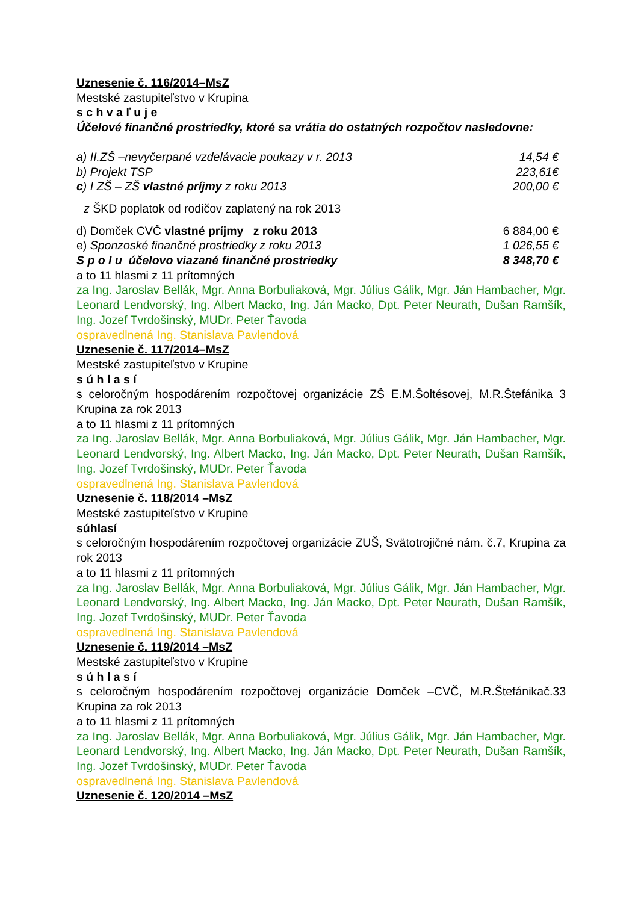Uznesenie č. 116/2014–MsZ
Mestské zastupiteľstvo v Krupina
s c h v a ľ u j e
Účelové finančné prostriedky, ktoré sa vrátia do ostatných rozpočtov nasledovne:
a) II.ZŠ –nevyčerpané vzdelávacie poukazy v r. 2013 14,54 €
b) Projekt TSP 223,61€
c) I ZŠ – ZŠ vlastné príjmy z roku 2013 200,00 €
z ŠKD poplatok od rodičov zaplatený na rok 2013
d) Domček CVČ vlastné príjmy z roku 2013 6 884,00 €
e) Sponzoské finančné prostriedky z roku 2013 1 026,55 €
S p o l u účelovo viazané finančné prostriedky 8 348,70 €
a to 11 hlasmi z 11 prítomných
za Ing. Jaroslav Bellák, Mgr. Anna Borbuliaková, Mgr. Július Gálik, Mgr. Ján Hambacher, Mgr. Leonard Lendvorský, Ing. Albert Macko, Ing. Ján Macko, Dpt. Peter Neurath, Dušan Ramšík, Ing. Jozef Tvrdošinský, MUDr. Peter Ťavoda
ospravedlnená Ing. Stanislava Pavlendová
Uznesenie č. 117/2014–MsZ
Mestské zastupiteľstvo v Krupine
s ú h l a s í
s celoročným hospodárením rozpočtovej organizácie ZŠ E.M.Šoltésovej, M.R.Štefánika 3 Krupina za rok 2013
a to 11 hlasmi z 11 prítomných
za Ing. Jaroslav Bellák, Mgr. Anna Borbuliaková, Mgr. Július Gálik, Mgr. Ján Hambacher, Mgr. Leonard Lendvorský, Ing. Albert Macko, Ing. Ján Macko, Dpt. Peter Neurath, Dušan Ramšík, Ing. Jozef Tvrdošinský, MUDr. Peter Ťavoda
ospravedlnená Ing. Stanislava Pavlendová
Uznesenie č. 118/2014 –MsZ
Mestské zastupiteľstvo v Krupine
súhlasí
s celoročným hospodárením rozpočtovej organizácie ZUŠ, Svätotrojičné nám. č.7, Krupina za rok 2013
a to 11 hlasmi z 11 prítomných
za Ing. Jaroslav Bellák, Mgr. Anna Borbuliaková, Mgr. Július Gálik, Mgr. Ján Hambacher, Mgr. Leonard Lendvorský, Ing. Albert Macko, Ing. Ján Macko, Dpt. Peter Neurath, Dušan Ramšík, Ing. Jozef Tvrdošinský, MUDr. Peter Ťavoda
ospravedlnená Ing. Stanislava Pavlendová
Uznesenie č. 119/2014 –MsZ
Mestské zastupiteľstvo v Krupine
s ú h l a s í
s celoročným hospodárením rozpočtovej organizácie Domček –CVČ, M.R.Štefánikač.33 Krupina za rok 2013
a to 11 hlasmi z 11 prítomných
za Ing. Jaroslav Bellák, Mgr. Anna Borbuliaková, Mgr. Július Gálik, Mgr. Ján Hambacher, Mgr. Leonard Lendvorský, Ing. Albert Macko, Ing. Ján Macko, Dpt. Peter Neurath, Dušan Ramšík, Ing. Jozef Tvrdošinský, MUDr. Peter Ťavoda
ospravedlnená Ing. Stanislava Pavlendová
Uznesenie č. 120/2014 –MsZ